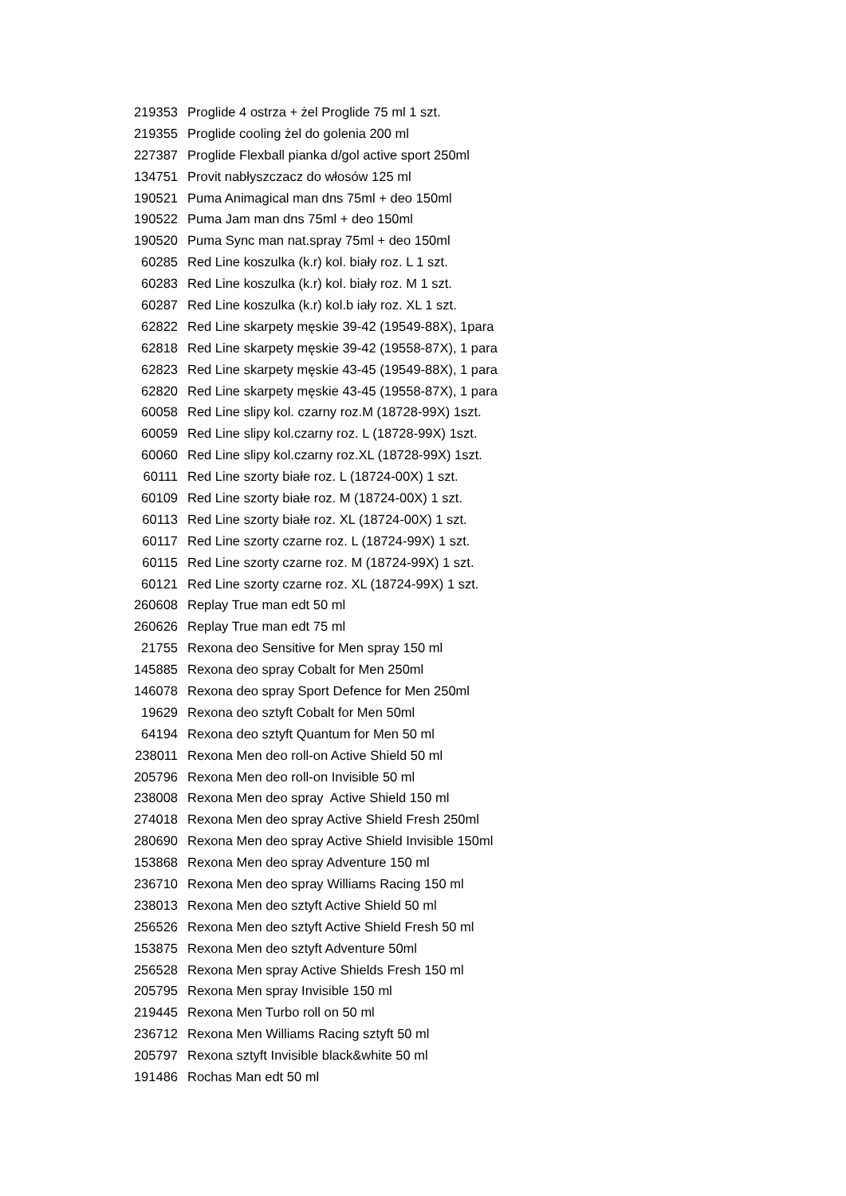| 219353 | Proglide 4 ostrza + żel Proglide 75 ml 1 szt. |
| 219355 | Proglide cooling żel do golenia 200 ml |
| 227387 | Proglide Flexball pianka d/gol active sport 250ml |
| 134751 | Provit nabłyszczacz do włosów 125 ml |
| 190521 | Puma Animagical man dns 75ml + deo 150ml |
| 190522 | Puma Jam man dns 75ml + deo 150ml |
| 190520 | Puma Sync man nat.spray 75ml + deo 150ml |
| 60285 | Red Line koszulka (k.r) kol. biały roz. L 1 szt. |
| 60283 | Red Line koszulka (k.r) kol. biały roz. M 1 szt. |
| 60287 | Red Line koszulka (k.r) kol.b iały roz. XL 1 szt. |
| 62822 | Red Line skarpety męskie 39-42 (19549-88X), 1para |
| 62818 | Red Line skarpety męskie 39-42 (19558-87X), 1 para |
| 62823 | Red Line skarpety męskie 43-45 (19549-88X), 1 para |
| 62820 | Red Line skarpety męskie 43-45 (19558-87X), 1 para |
| 60058 | Red Line slipy kol. czarny roz.M (18728-99X) 1szt. |
| 60059 | Red Line slipy kol.czarny roz. L (18728-99X) 1szt. |
| 60060 | Red Line slipy kol.czarny roz.XL (18728-99X) 1szt. |
| 60111 | Red Line szorty białe roz. L (18724-00X) 1 szt. |
| 60109 | Red Line szorty białe roz. M (18724-00X) 1 szt. |
| 60113 | Red Line szorty białe roz. XL (18724-00X) 1 szt. |
| 60117 | Red Line szorty czarne roz. L (18724-99X) 1 szt. |
| 60115 | Red Line szorty czarne roz. M (18724-99X) 1 szt. |
| 60121 | Red Line szorty czarne roz. XL (18724-99X) 1 szt. |
| 260608 | Replay True man edt 50 ml |
| 260626 | Replay True man edt 75 ml |
| 21755 | Rexona deo Sensitive for Men spray 150 ml |
| 145885 | Rexona deo spray Cobalt for Men 250ml |
| 146078 | Rexona deo spray Sport Defence for Men 250ml |
| 19629 | Rexona deo sztyft Cobalt for Men 50ml |
| 64194 | Rexona deo sztyft Quantum for Men 50 ml |
| 238011 | Rexona Men deo roll-on Active Shield 50 ml |
| 205796 | Rexona Men deo roll-on Invisible 50 ml |
| 238008 | Rexona Men deo spray Active Shield 150 ml |
| 274018 | Rexona Men deo spray Active Shield Fresh 250ml |
| 280690 | Rexona Men deo spray Active Shield Invisible 150ml |
| 153868 | Rexona Men deo spray Adventure 150 ml |
| 236710 | Rexona Men deo spray Williams Racing 150 ml |
| 238013 | Rexona Men deo sztyft Active Shield 50 ml |
| 256526 | Rexona Men deo sztyft Active Shield Fresh 50 ml |
| 153875 | Rexona Men deo sztyft Adventure 50ml |
| 256528 | Rexona Men spray Active Shields Fresh 150 ml |
| 205795 | Rexona Men spray Invisible 150 ml |
| 219445 | Rexona Men Turbo roll on 50 ml |
| 236712 | Rexona Men Williams Racing sztyft 50 ml |
| 205797 | Rexona sztyft Invisible black&white 50 ml |
| 191486 | Rochas Man edt 50 ml |